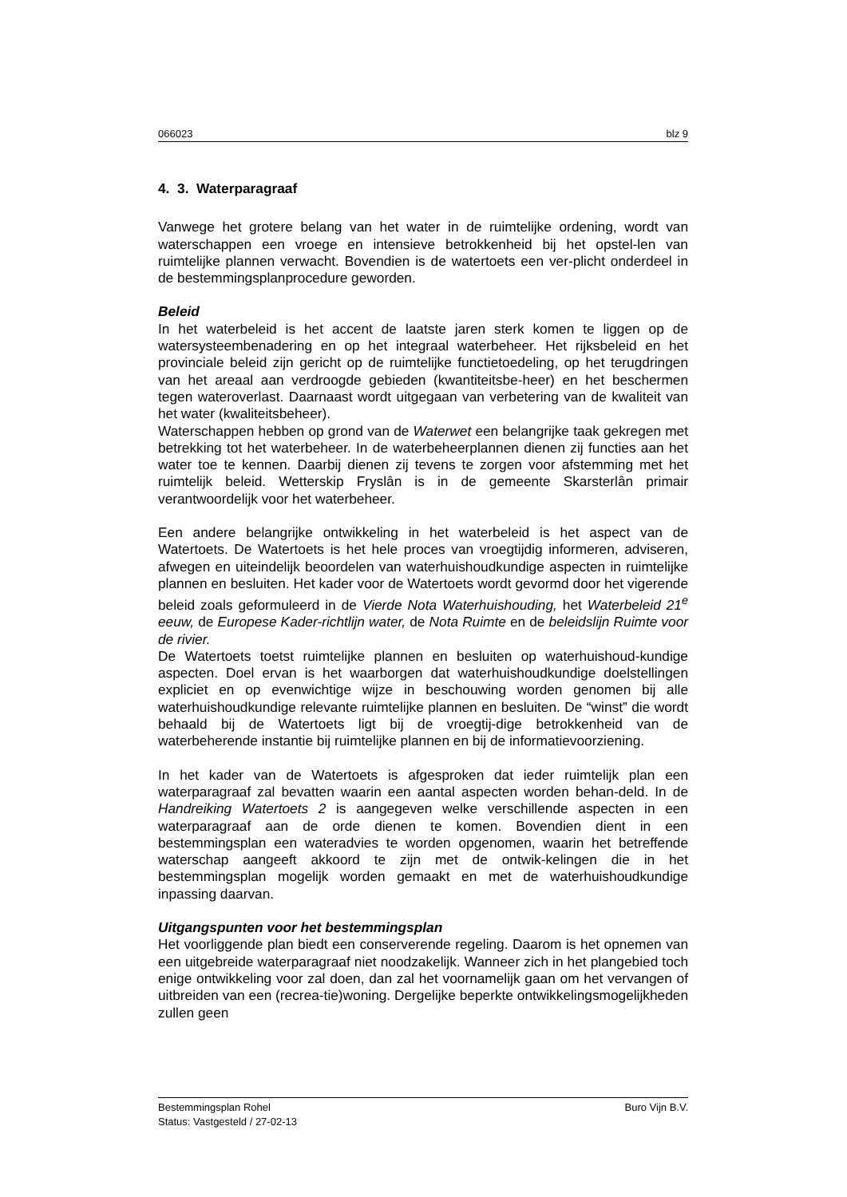066023 blz 9
4. 3. Waterparagraaf
Vanwege het grotere belang van het water in de ruimtelijke ordening, wordt van waterschappen een vroege en intensieve betrokkenheid bij het opstel-len van ruimtelijke plannen verwacht. Bovendien is de watertoets een ver-plicht onderdeel in de bestemmingsplanprocedure geworden.
Beleid
In het waterbeleid is het accent de laatste jaren sterk komen te liggen op de watersysteembenadering en op het integraal waterbeheer. Het rijksbeleid en het provinciale beleid zijn gericht op de ruimtelijke functietoedeling, op het terugdringen van het areaal aan verdroogde gebieden (kwantiteitsbe-heer) en het beschermen tegen wateroverlast. Daarnaast wordt uitgegaan van verbetering van de kwaliteit van het water (kwaliteitsbeheer).
Waterschappen hebben op grond van de Waterwet een belangrijke taak gekregen met betrekking tot het waterbeheer. In de waterbeheerplannen dienen zij functies aan het water toe te kennen. Daarbij dienen zij tevens te zorgen voor afstemming met het ruimtelijk beleid. Wetterskip Fryslân is in de gemeente Skarsterlân primair verantwoordelijk voor het waterbeheer.
Een andere belangrijke ontwikkeling in het waterbeleid is het aspect van de Watertoets. De Watertoets is het hele proces van vroegtijdig informeren, adviseren, afwegen en uiteindelijk beoordelen van waterhuishoudkundige aspecten in ruimtelijke plannen en besluiten. Het kader voor de Watertoets wordt gevormd door het vigerende beleid zoals geformuleerd in de Vierde Nota Waterhuishouding, het Waterbeleid 21<sup>e</sup> eeuw, de Europese Kader-richtlijn water, de Nota Ruimte en de beleidslijn Ruimte voor de rivier.
De Watertoets toetst ruimtelijke plannen en besluiten op waterhuishoud-kundige aspecten. Doel ervan is het waarborgen dat waterhuishoudkundige doelstellingen expliciet en op evenwichtige wijze in beschouwing worden genomen bij alle waterhuishoudkundige relevante ruimtelijke plannen en besluiten. De “winst” die wordt behaald bij de Watertoets ligt bij de vroegtij-dige betrokkenheid van de waterbeherende instantie bij ruimtelijke plannen en bij de informatievoorziening.
In het kader van de Watertoets is afgesproken dat ieder ruimtelijk plan een waterparagraaf zal bevatten waarin een aantal aspecten worden behan-deld. In de Handreiking Watertoets 2 is aangegeven welke verschillende aspecten in een waterparagraaf aan de orde dienen te komen. Bovendien dient in een bestemmingsplan een wateradvies te worden opgenomen, waarin het betreffende waterschap aangeeft akkoord te zijn met de ontwik-kelingen die in het bestemmingsplan mogelijk worden gemaakt en met de waterhuishoudkundige inpassing daarvan.
Uitgangspunten voor het bestemmingsplan
Het voorliggende plan biedt een conserverende regeling. Daarom is het opnemen van een uitgebreide waterparagraaf niet noodzakelijk. Wanneer zich in het plangebied toch enige ontwikkeling voor zal doen, dan zal het voornamelijk gaan om het vervangen of uitbreiden van een (recrea-tie)woning. Dergelijke beperkte ontwikkelingsmogelijkheden zullen geen
Bestemmingsplan Rohel Buro Vijn B.V.
Status: Vastgesteld / 27-02-13